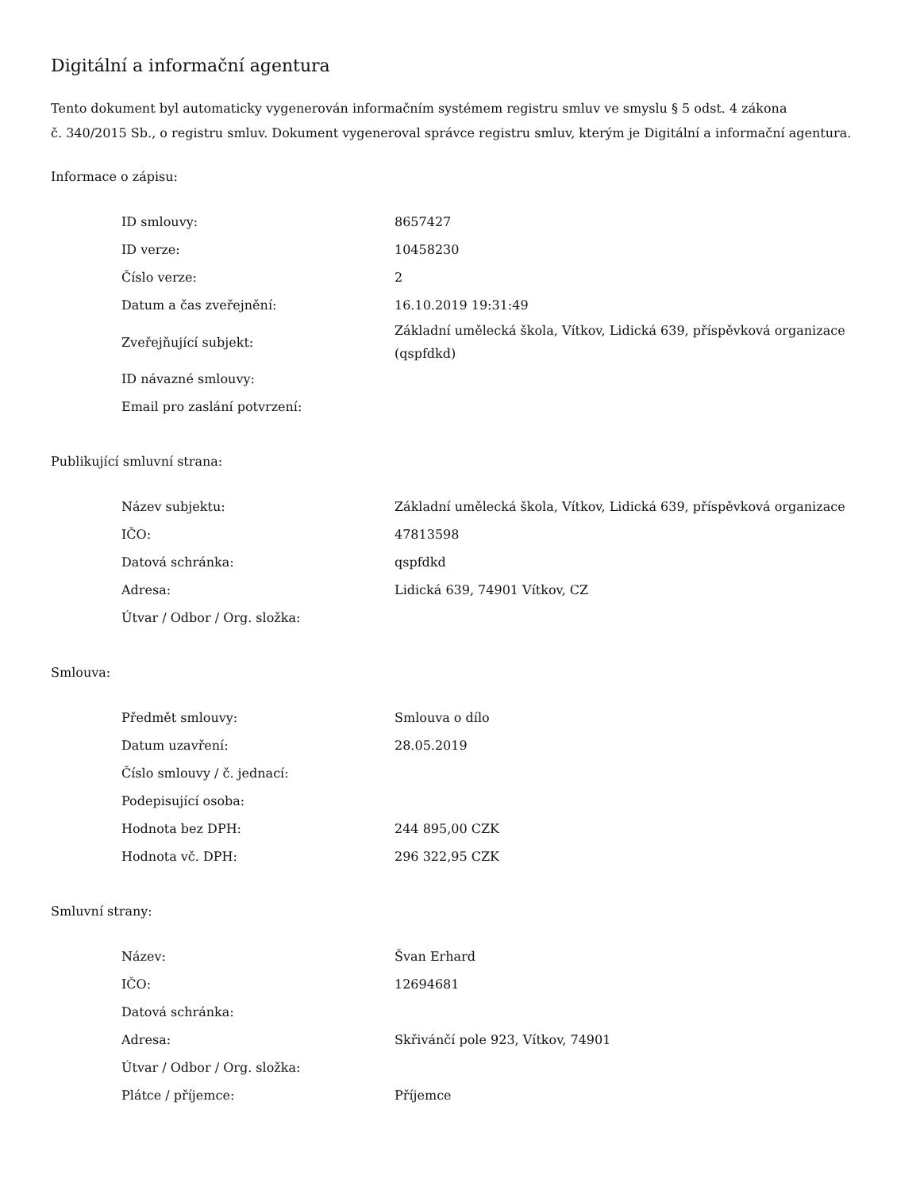Digitální a informační agentura
Tento dokument byl automaticky vygenerován informačním systémem registru smluv ve smyslu § 5 odst. 4 zákona
č. 340/2015 Sb., o registru smluv. Dokument vygeneroval správce registru smluv, kterým je Digitální a informační agentura.
Informace o zápisu:
| ID smlouvy: | 8657427 |
| ID verze: | 10458230 |
| Číslo verze: | 2 |
| Datum a čas zveřejnění: | 16.10.2019 19:31:49 |
| Zveřejňující subjekt: | Základní umělecká škola, Vítkov, Lidická 639, příspěvková organizace (qspfdkd) |
| ID návazné smlouvy: | |
| Email pro zaslání potvrzení: | |
Publikující smluvní strana:
| Název subjektu: | Základní umělecká škola, Vítkov, Lidická 639, příspěvková organizace |
| IČO: | 47813598 |
| Datová schránka: | qspfdkd |
| Adresa: | Lidická 639, 74901 Vítkov, CZ |
| Útvar / Odbor / Org. složka: | |
Smlouva:
| Předmět smlouvy: | Smlouva o dílo |
| Datum uzavření: | 28.05.2019 |
| Číslo smlouvy / č. jednací: | |
| Podepisující osoba: | |
| Hodnota bez DPH: | 244 895,00 CZK |
| Hodnota vč. DPH: | 296 322,95 CZK |
Smluvní strany:
| Název: | Švan Erhard |
| IČO: | 12694681 |
| Datová schránka: | |
| Adresa: | Skřivánčí pole 923, Vítkov, 74901 |
| Útvar / Odbor / Org. složka: | |
| Plátce / příjemce: | Příjemce |